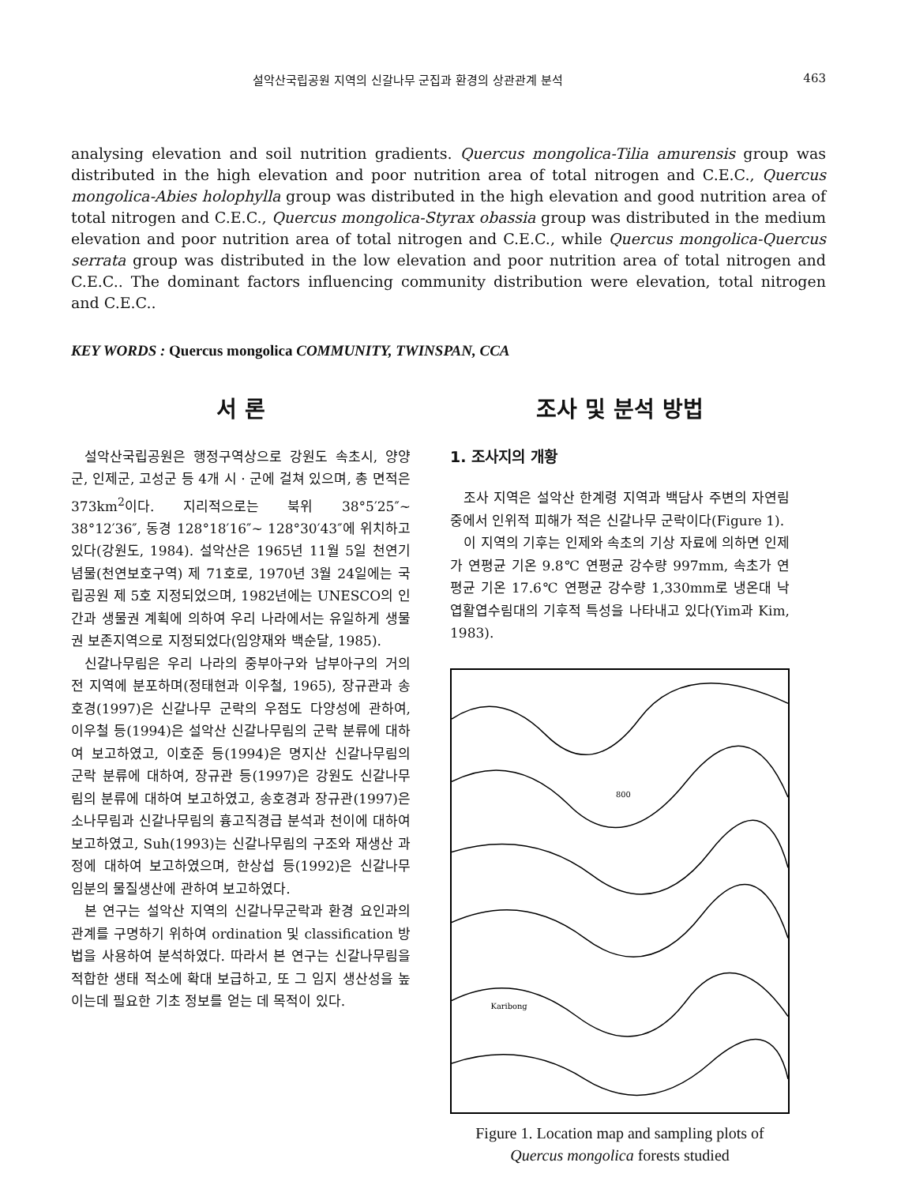설악산국립공원 지역의 신갈나무 군집과 환경의 상관관계 분석 463
analysing elevation and soil nutrition gradients. Quercus mongolica-Tilia amurensis group was distributed in the high elevation and poor nutrition area of total nitrogen and C.E.C., Quercus mongolica-Abies holophylla group was distributed in the high elevation and good nutrition area of total nitrogen and C.E.C., Quercus mongolica-Styrax obassia group was distributed in the medium elevation and poor nutrition area of total nitrogen and C.E.C., while Quercus mongolica-Quercus serrata group was distributed in the low elevation and poor nutrition area of total nitrogen and C.E.C.. The dominant factors influencing community distribution were elevation, total nitrogen and C.E.C..
KEY WORDS : Quercus mongolica COMMUNITY, TWINSPAN, CCA
서 론
설악산국립공원은 행정구역상으로 강원도 속초시, 양양군, 인제군, 고성군 등 4개 시 · 군에 걸쳐 있으며, 총 면적은 373km<sup>2</sup>이다. 지리적으로는 북위 38°5′25″~ 38°12′36″, 동경 128°18′16″~ 128°30′43″에 위치하고 있다(강원도, 1984). 설악산은 1965년 11월 5일 천연기념물(천연보호구역) 제 71호로, 1970년 3월 24일에는 국립공원 제 5호 지정되었으며, 1982년에는 UNESCO의 인간과 생물권 계획에 의하여 우리 나라에서는 유일하게 생물권 보존지역으로 지정되었다(임양재와 백순달, 1985).
신갈나무림은 우리 나라의 중부아구와 남부아구의 거의 전 지역에 분포하며(정태현과 이우철, 1965), 장규관과 송호경(1997)은 신갈나무 군락의 우점도 다양성에 관하여, 이우철 등(1994)은 설악산 신갈나무림의 군락 분류에 대하여 보고하였고, 이호준 등(1994)은 명지산 신갈나무림의 군락 분류에 대하여, 장규관 등(1997)은 강원도 신갈나무림의 분류에 대하여 보고하였고, 송호경과 장규관(1997)은 소나무림과 신갈나무림의 흉고직경급 분석과 천이에 대하여 보고하였고, Suh(1993)는 신갈나무림의 구조와 재생산 과정에 대하여 보고하였으며, 한상섭 등(1992)은 신갈나무 임분의 물질생산에 관하여 보고하였다.
본 연구는 설악산 지역의 신갈나무군락과 환경 요인과의 관계를 구명하기 위하여 ordination 및 classification 방법을 사용하여 분석하였다. 따라서 본 연구는 신갈나무림을 적합한 생태 적소에 확대 보급하고, 또 그 임지 생산성을 높이는데 필요한 기초 정보를 얻는 데 목적이 있다.
조사 및 분석 방법
1. 조사지의 개황
조사 지역은 설악산 한계령 지역과 백담사 주변의 자연림 중에서 인위적 피해가 적은 신갈나무 군락이다(Figure 1).
이 지역의 기후는 인제와 속초의 기상 자료에 의하면 인제가 연평균 기온 9.8℃ 연평균 강수량 997mm, 속초가 연평균 기온 17.6℃ 연평균 강수량 1,330mm로 냉온대 낙엽활엽수림대의 기후적 특성을 나타내고 있다(Yim과 Kim, 1983).
800
Karibong
Figure 1. Location map and sampling plots of
Quercus mongolica forests studied